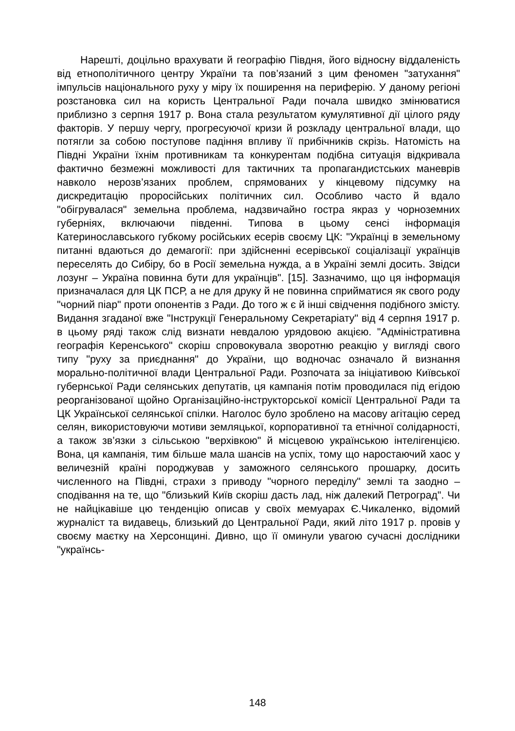Нарешті, доцільно врахувати й географію Півдня, його відносну віддаленість від етнополітичного центру України та пов’язаний з цим феномен "затухання" імпульсів національного руху у міру їх поширення на периферію. У даному регіоні розстановка сил на користь Центральної Ради почала швидко змінюватися приблизно з серпня 1917 р. Вона стала результатом кумулятивної дії цілого ряду факторів. У першу чергу, прогресуючої кризи й розкладу центральної влади, що потягли за собою поступове падіння впливу її прибічників скрізь. Натомість на Півдні України їхнім противникам та конкурентам подібна ситуація відкривала фактично безмежні можливості для тактичних та пропагандистських маневрів навколо нерозв’язаних проблем, спрямованих у кінцевому підсумку на дискредитацію проросійських політичних сил. Особливо часто й вдало "обігрувалася" земельна проблема, надзвичайно гостра якраз у чорноземних губерніях, включаючи південні. Типова в цьому сенсі інформація Катеринославського губкому російських есерів своєму ЦК: "Українці в земельному питанні вдаються до демагогії: при здійсненні есерівської соціалізації українців переселять до Сибіру, бо в Росії земельна нужда, а в Україні землі досить. Звідси лозунг – Україна повинна бути для українців". [15]. Зазначимо, що ця інформація призначалася для ЦК ПСР, а не для друку й не повинна сприйматися як свого роду "чорний піар" проти опонентів з Ради. До того ж є й інші свідчення подібного змісту. Видання згаданої вже "Інструкції Генеральному Секретаріату" від 4 серпня 1917 р. в цьому ряді також слід визнати невдалою урядовою акцією. "Адміністративна географія Керенського" скоріш спровокувала зворотню реакцію у вигляді свого типу "руху за приєднання" до України, що водночас означало й визнання морально-політичної влади Центральної Ради. Розпочата за ініціативою Київської губернської Ради селянських депутатів, ця кампанія потім проводилася під егідою реорганізованої щойно Організаційно-інструкторської комісії Центральної Ради та ЦК Української селянської спілки. Наголос було зроблено на масову агітацію серед селян, використовуючи мотиви земляцької, корпоративної та етнічної солідарності, а також зв’язки з сільською "верхівкою" й місцевою українською інтелігенцією. Вона, ця кампанія, тим більше мала шансів на успіх, тому що наростаючий хаос у величезній країні породжував у заможного селянського прошарку, досить численного на Півдні, страхи з приводу "чорного переділу" землі та заодно – сподівання на те, що "близький Київ скоріш дасть лад, ніж далекий Петроград". Чи не найцікавіше цю тенденцію описав у своїх мемуарах Є.Чикаленко, відомий журналіст та видавець, близький до Центральної Ради, який літо 1917 р. провів у своєму маєтку на Херсонщині. Дивно, що її оминули увагою сучасні дослідники "українсь-
148